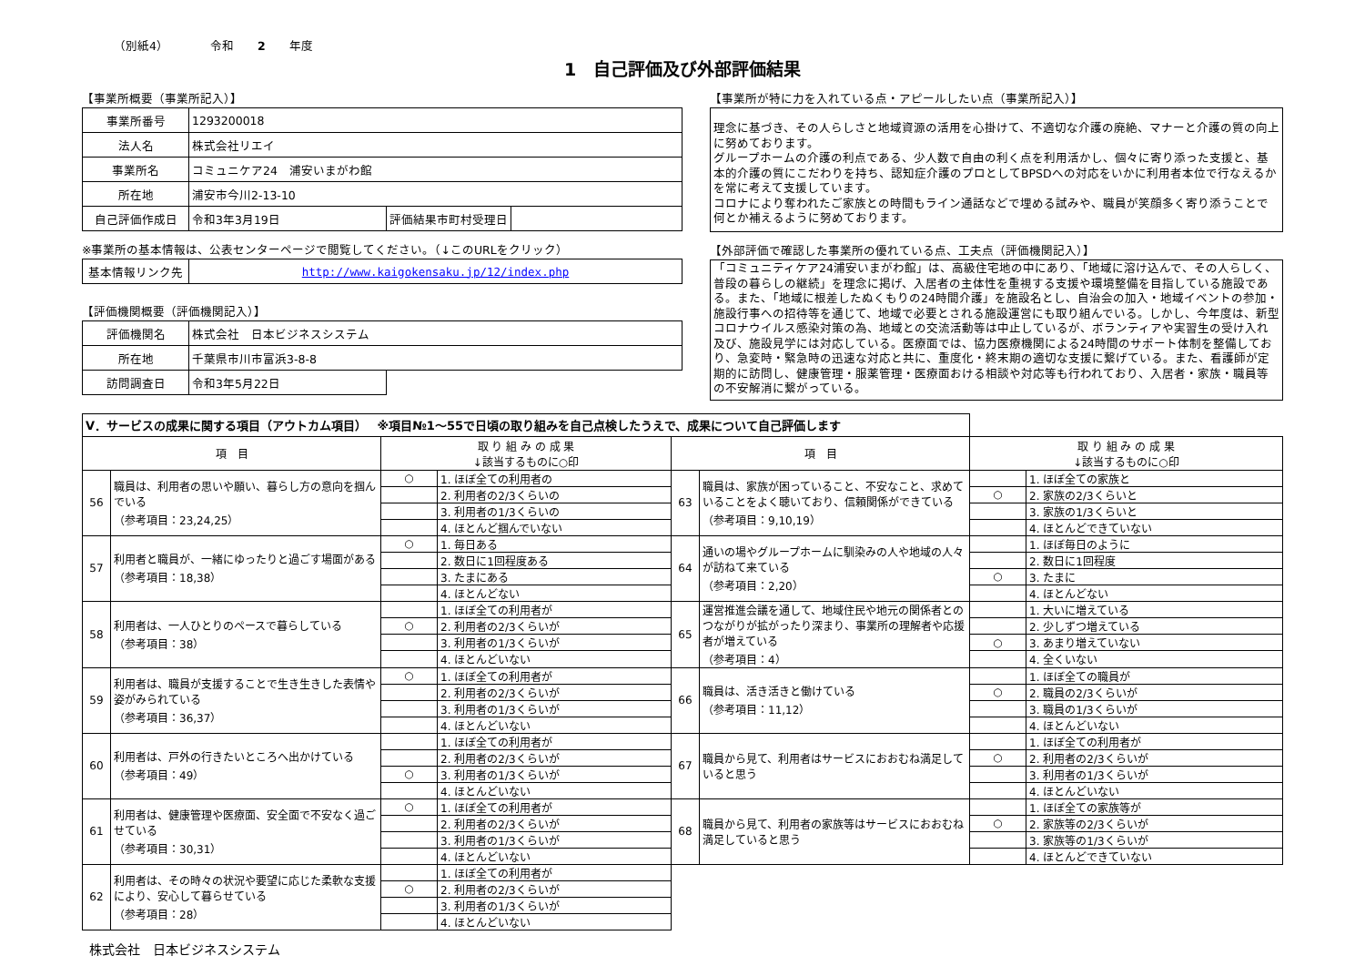（別紙4）　　　　令和　　2　　年度
1　自己評価及び外部評価結果
【事業所概要（事業所記入）】
| 事業所番号 | 1293200018 | | |
| 法人名 | 株式会社リエイ | | |
| 事業所名 | コミュニケア24 浦安いまがわ館 | | |
| 所在地 | 浦安市今川2-13-10 | | |
| 自己評価作成日 | 令和3年3月19日 | 評価結果市町村受理日 | |
※事業所の基本情報は、公表センターページで閲覧してください。（↓このURLをクリック）
| 基本情報リンク先 | http://www.kaigokensaku.jp/12/index.php |
【評価機関概要（評価機関記入）】
| 評価機関名 | 株式会社 日本ビジネスシステム | |
| 所在地 | 千葉県市川市富浜3-8-8 | |
| 訪問調査日 | 令和3年5月22日 | |
【事業所が特に力を入れている点・アピールしたい点（事業所記入）】
理念に基づき、その人らしさと地域資源の活用を心掛けて、不適切な介護の廃絶、マナーと介護の質の向上に努めております。
グループホームの介護の利点である、少人数で自由の利く点を利用活かし、個々に寄り添った支援と、基本的介護の質にこだわりを持ち、認知症介護のプロとしてBPSDへの対応をいかに利用者本位で行なえるかを常に考えて支援しています。
コロナにより奪われたご家族との時間もライン通話などで埋める試みや、職員が笑顔多く寄り添うことで何とか補えるように努めております。
【外部評価で確認した事業所の優れている点、工夫点（評価機関記入）】
「コミュニティケア24浦安いまがわ館」は、高級住宅地の中にあり、「地域に溶け込んで、その人らしく、普段の暮らしの継続」を理念に掲げ、入居者の主体性を重視する支援や環境整備を目指している施設である。また、「地域に根差したぬくもりの24時間介護」を施設名とし、自治会の加入・地域イベントの参加・施設行事への招待等を通じて、地域で必要とされる施設運営にも取り組んでいる。しかし、今年度は、新型コロナウイルス感染対策の為、地域との交流活動等は中止しているが、ボランティアや実習生の受け入れ及び、施設見学には対応している。医療面では、協力医療機関による24時間のサポート体制を整備しており、急変時・緊急時の迅速な対応と共に、重度化・終末期の適切な支援に繋げている。また、看護師が定期的に訪問し、健康管理・服薬管理・医療面おける相談や対応等も行われており、入居者・家族・職員等の不安解消に繋がっている。
| Ⅴ．サービスの成果に関する項目（アウトカム項目） ※項目№1～55で日頃の取り組みを自己点検したうえで、成果について自己評価します | | | | | | | |
| 項 目 | | 取 り 組 み の 成 果 ↓該当するものに○印 | | 項 目 | | 取 り 組 み の 成 果 ↓該当するものに○印 | |
| 56 | 職員は、利用者の思いや願い、暮らし方の意向を掴んでいる （参考項目：23,24,25） | ○ | 1. ほぼ全ての利用者の | 63 | 職員は、家族が困っていること、不安なこと、求めていることをよく聴いており、信頼関係ができている （参考項目：9,10,19） | | 1. ほぼ全ての家族と |
| | | | 2. 利用者の2/3くらいの | | | ○ | 2. 家族の2/3くらいと |
| | | | 3. 利用者の1/3くらいの | | | | 3. 家族の1/3くらいと |
| | | | 4. ほとんど掴んでいない | | | | 4. ほとんどできていない |
| 57 | 利用者と職員が、一緒にゆったりと過ごす場面がある （参考項目：18,38） | ○ | 1. 毎日ある | 64 | 通いの場やグループホームに馴染みの人や地域の人々が訪ねて来ている （参考項目：2,20） | | 1. ほぼ毎日のように |
| | | | 2. 数日に1回程度ある | | | | 2. 数日に1回程度 |
| | | | 3. たまにある | | | ○ | 3. たまに |
| | | | 4. ほとんどない | | | | 4. ほとんどない |
| 58 | 利用者は、一人ひとりのペースで暮らしている （参考項目：38） | | 1. ほぼ全ての利用者が | 65 | 運営推進会議を通して、地域住民や地元の関係者とのつながりが拡がったり深まり、事業所の理解者や応援者が増えている （参考項目：4） | | 1. 大いに増えている |
| | | ○ | 2. 利用者の2/3くらいが | | | | 2. 少しずつ増えている |
| | | | 3. 利用者の1/3くらいが | | | ○ | 3. あまり増えていない |
| | | | 4. ほとんどいない | | | | 4. 全くいない |
| 59 | 利用者は、職員が支援することで生き生きした表情や姿がみられている （参考項目：36,37） | ○ | 1. ほぼ全ての利用者が | 66 | 職員は、活き活きと働けている （参考項目：11,12） | | 1. ほぼ全ての職員が |
| | | | 2. 利用者の2/3くらいが | | | ○ | 2. 職員の2/3くらいが |
| | | | 3. 利用者の1/3くらいが | | | | 3. 職員の1/3くらいが |
| | | | 4. ほとんどいない | | | | 4. ほとんどいない |
| 60 | 利用者は、戸外の行きたいところへ出かけている （参考項目：49） | | 1. ほぼ全ての利用者が | 67 | 職員から見て、利用者はサービスにおおむね満足していると思う | | 1. ほぼ全ての利用者が |
| | | | 2. 利用者の2/3くらいが | | | ○ | 2. 利用者の2/3くらいが |
| | | ○ | 3. 利用者の1/3くらいが | | | | 3. 利用者の1/3くらいが |
| | | | 4. ほとんどいない | | | | 4. ほとんどいない |
| 61 | 利用者は、健康管理や医療面、安全面で不安なく過ごせている （参考項目：30,31） | ○ | 1. ほぼ全ての利用者が | 68 | 職員から見て、利用者の家族等はサービスにおおむね満足していると思う | | 1. ほぼ全ての家族等が |
| | | | 2. 利用者の2/3くらいが | | | ○ | 2. 家族等の2/3くらいが |
| | | | 3. 利用者の1/3くらいが | | | | 3. 家族等の1/3くらいが |
| | | | 4. ほとんどいない | | | | 4. ほとんどできていない |
| 62 | 利用者は、その時々の状況や要望に応じた柔軟な支援により、安心して暮らせている （参考項目：28） | | 1. ほぼ全ての利用者が | | | | |
| | | ○ | 2. 利用者の2/3くらいが | | | | |
| | | | 3. 利用者の1/3くらいが | | | | |
| | | | 4. ほとんどいない | | | | |
株式会社　日本ビジネスシステム